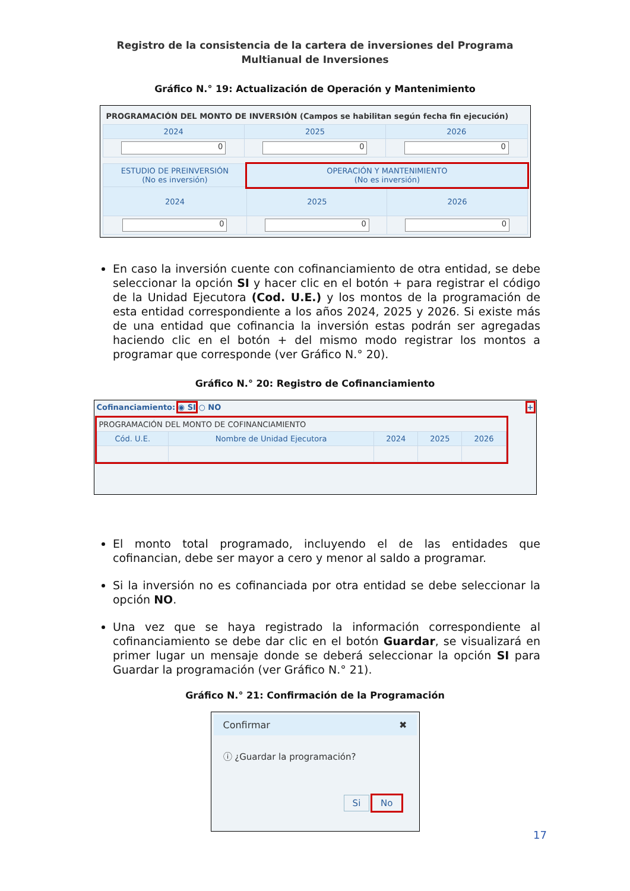Registro de la consistencia de la cartera de inversiones del Programa Multianual de Inversiones
Gráfico N.° 19: Actualización de Operación y Mantenimiento
PROGRAMACIÓN DEL MONTO DE INVERSIÓN (Campos se habilitan según fecha fin ejecución)
| 2024 | 2025 | 2026 |
| --- | --- | --- |
| 0 | 0 | 0 |
| ESTUDIO DE PREINVERSIÓN (No es inversión) | OPERACIÓN Y MANTENIMIENTO (No es inversión) | |
| --- | --- | --- |
| 2024 | 2025 | 2026 |
| 0 | 0 | 0 |
En caso la inversión cuente con cofinanciamiento de otra entidad, se debe seleccionar la opción SI y hacer clic en el botón + para registrar el código de la Unidad Ejecutora (Cod. U.E.) y los montos de la programación de esta entidad correspondiente a los años 2024, 2025 y 2026. Si existe más de una entidad que cofinancia la inversión estas podrán ser agregadas haciendo clic en el botón + del mismo modo registrar los montos a programar que corresponde (ver Gráfico N.° 20).
Gráfico N.° 20: Registro de Cofinanciamiento
Cofinanciamiento: ◉ SI ○ NO +
PROGRAMACIÓN DEL MONTO DE COFINANCIAMIENTO
| Cód. U.E. | Nombre de Unidad Ejecutora | 2024 | 2025 | 2026 |
| --- | --- | --- | --- | --- |
El monto total programado, incluyendo el de las entidades que cofinancian, debe ser mayor a cero y menor al saldo a programar.
Si la inversión no es cofinanciada por otra entidad se debe seleccionar la opción NO.
Una vez que se haya registrado la información correspondiente al cofinanciamiento se debe dar clic en el botón Guardar, se visualizará en primer lugar un mensaje donde se deberá seleccionar la opción SI para Guardar la programación (ver Gráfico N.° 21).
Gráfico N.° 21: Confirmación de la Programación
Confirmar ✖
ⓘ ¿Guardar la programación?
Si No
17